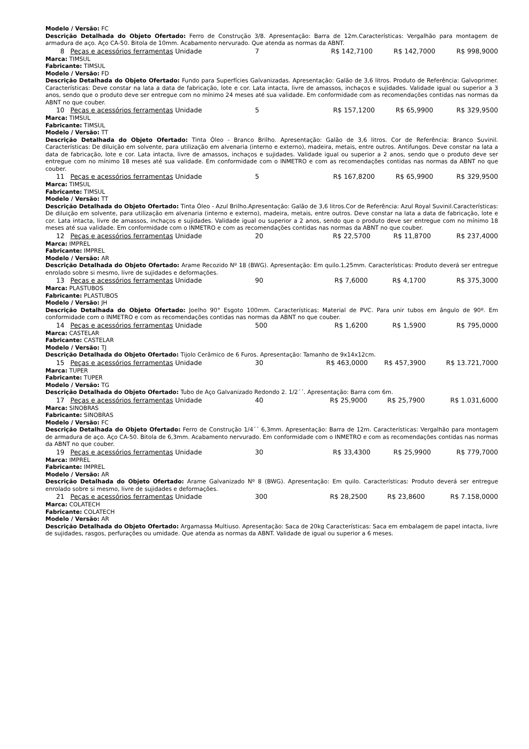Modelo / Versão: FC
Descrição Detalhada do Objeto Ofertado: Ferro de Construção 3/8. Apresentação: Barra de 12m.Características: Vergalhão para montagem de armadura de aço. Aço CA-50. Bitola de 10mm. Acabamento nervurado. Que atenda as normas da ABNT.
| 8 | Peças e acessórios ferramentas | Unidade | 7 | R$ 142,7100 | R$ 142,7000 | R$ 998,9000 |
Marca: TIMSUL
Fabricante: TIMSUL
Modelo / Versão: FD
Descrição Detalhada do Objeto Ofertado: Fundo para Superfícies Galvanizadas. Apresentação: Galão de 3,6 litros. Produto de Referência: Galvoprimer. Características: Deve constar na lata a data de fabricação, lote e cor. Lata intacta, livre de amassos, inchaços e sujidades. Validade igual ou superior a 3 anos, sendo que o produto deve ser entregue com no mínimo 24 meses até sua validade. Em conformidade com as recomendações contidas nas normas da ABNT no que couber.
| 10 | Peças e acessórios ferramentas | Unidade | 5 | R$ 157,1200 | R$ 65,9900 | R$ 329,9500 |
Marca: TIMSUL
Fabricante: TIMSUL
Modelo / Versão: TT
Descrição Detalhada do Objeto Ofertado: Tinta Óleo - Branco Brilho. Apresentação: Galão de 3,6 litros. Cor de Referência: Branco Suvinil. Características: De diluição em solvente, para utilização em alvenaria (interno e externo), madeira, metais, entre outros. Antifungos. Deve constar na lata a data de fabricação, lote e cor. Lata intacta, livre de amassos, inchaços e sujidades. Validade igual ou superior a 2 anos, sendo que o produto deve ser entregue com no mínimo 18 meses até sua validade. Em conformidade com o INMETRO e com as recomendações contidas nas normas da ABNT no que couber.
| 11 | Peças e acessórios ferramentas | Unidade | 5 | R$ 167,8200 | R$ 65,9900 | R$ 329,9500 |
Marca: TIMSUL
Fabricante: TIMSUL
Modelo / Versão: TT
Descrição Detalhada do Objeto Ofertado: Tinta Óleo - Azul Brilho.Apresentação: Galão de 3,6 litros.Cor de Referência: Azul Royal Suvinil.Características: De diluição em solvente, para utilização em alvenaria (interno e externo), madeira, metais, entre outros. Deve constar na lata a data de fabricação, lote e cor. Lata intacta, livre de amassos, inchaços e sujidades. Validade igual ou superior a 2 anos, sendo que o produto deve ser entregue com no mínimo 18 meses até sua validade. Em conformidade com o INMETRO e com as recomendações contidas nas normas da ABNT no que couber.
| 12 | Peças e acessórios ferramentas | Unidade | 20 | R$ 22,5700 | R$ 11,8700 | R$ 237,4000 |
Marca: IMPREL
Fabricante: IMPREL
Modelo / Versão: AR
Descrição Detalhada do Objeto Ofertado: Arame Recozido Nº 18 (BWG). Apresentação: Em quilo.1,25mm. Características: Produto deverá ser entregue enrolado sobre si mesmo, livre de sujidades e deformações.
| 13 | Peças e acessórios ferramentas | Unidade | 90 | R$ 7,6000 | R$ 4,1700 | R$ 375,3000 |
Marca: PLASTUBOS
Fabricante: PLASTUBOS
Modelo / Versão: JH
Descrição Detalhada do Objeto Ofertado: Joelho 90° Esgoto 100mm. Características: Material de PVC. Para unir tubos em ângulo de 90º. Em conformidade com o INMETRO e com as recomendações contidas nas normas da ABNT no que couber.
| 14 | Peças e acessórios ferramentas | Unidade | 500 | R$ 1,6200 | R$ 1,5900 | R$ 795,0000 |
Marca: CASTELAR
Fabricante: CASTELAR
Modelo / Versão: TJ
Descrição Detalhada do Objeto Ofertado: Tijolo Cerâmico de 6 Furos. Apresentação: Tamanho de 9x14x12cm.
| 15 | Peças e acessórios ferramentas | Unidade | 30 | R$ 463,0000 | R$ 457,3900 | R$ 13.721,7000 |
Marca: TUPER
Fabricante: TUPER
Modelo / Versão: TG
Descrição Detalhada do Objeto Ofertado: Tubo de Aço Galvanizado Redondo 2. 1/2´´. Apresentação: Barra com 6m.
| 17 | Peças e acessórios ferramentas | Unidade | 40 | R$ 25,9000 | R$ 25,7900 | R$ 1.031,6000 |
Marca: SINOBRAS
Fabricante: SINOBRAS
Modelo / Versão: FC
Descrição Detalhada do Objeto Ofertado: Ferro de Construção 1/4´´ 6,3mm. Apresentação: Barra de 12m. Características: Vergalhão para montagem de armadura de aço. Aço CA-50. Bitola de 6,3mm. Acabamento nervurado. Em conformidade com o INMETRO e com as recomendações contidas nas normas da ABNT no que couber.
| 19 | Peças e acessórios ferramentas | Unidade | 30 | R$ 33,4300 | R$ 25,9900 | R$ 779,7000 |
Marca: IMPREL
Fabricante: IMPREL
Modelo / Versão: AR
Descrição Detalhada do Objeto Ofertado: Arame Galvanizado Nº 8 (BWG). Apresentação: Em quilo. Características: Produto deverá ser entregue enrolado sobre si mesmo, livre de sujidades e deformações.
| 21 | Peças e acessórios ferramentas | Unidade | 300 | R$ 28,2500 | R$ 23,8600 | R$ 7.158,0000 |
Marca: COLATECH
Fabricante: COLATECH
Modelo / Versão: AR
Descrição Detalhada do Objeto Ofertado: Argamassa Multiuso. Apresentação: Saca de 20kg Características: Saca em embalagem de papel intacta, livre de sujidades, rasgos, perfurações ou umidade. Que atenda as normas da ABNT. Validade de igual ou superior a 6 meses.